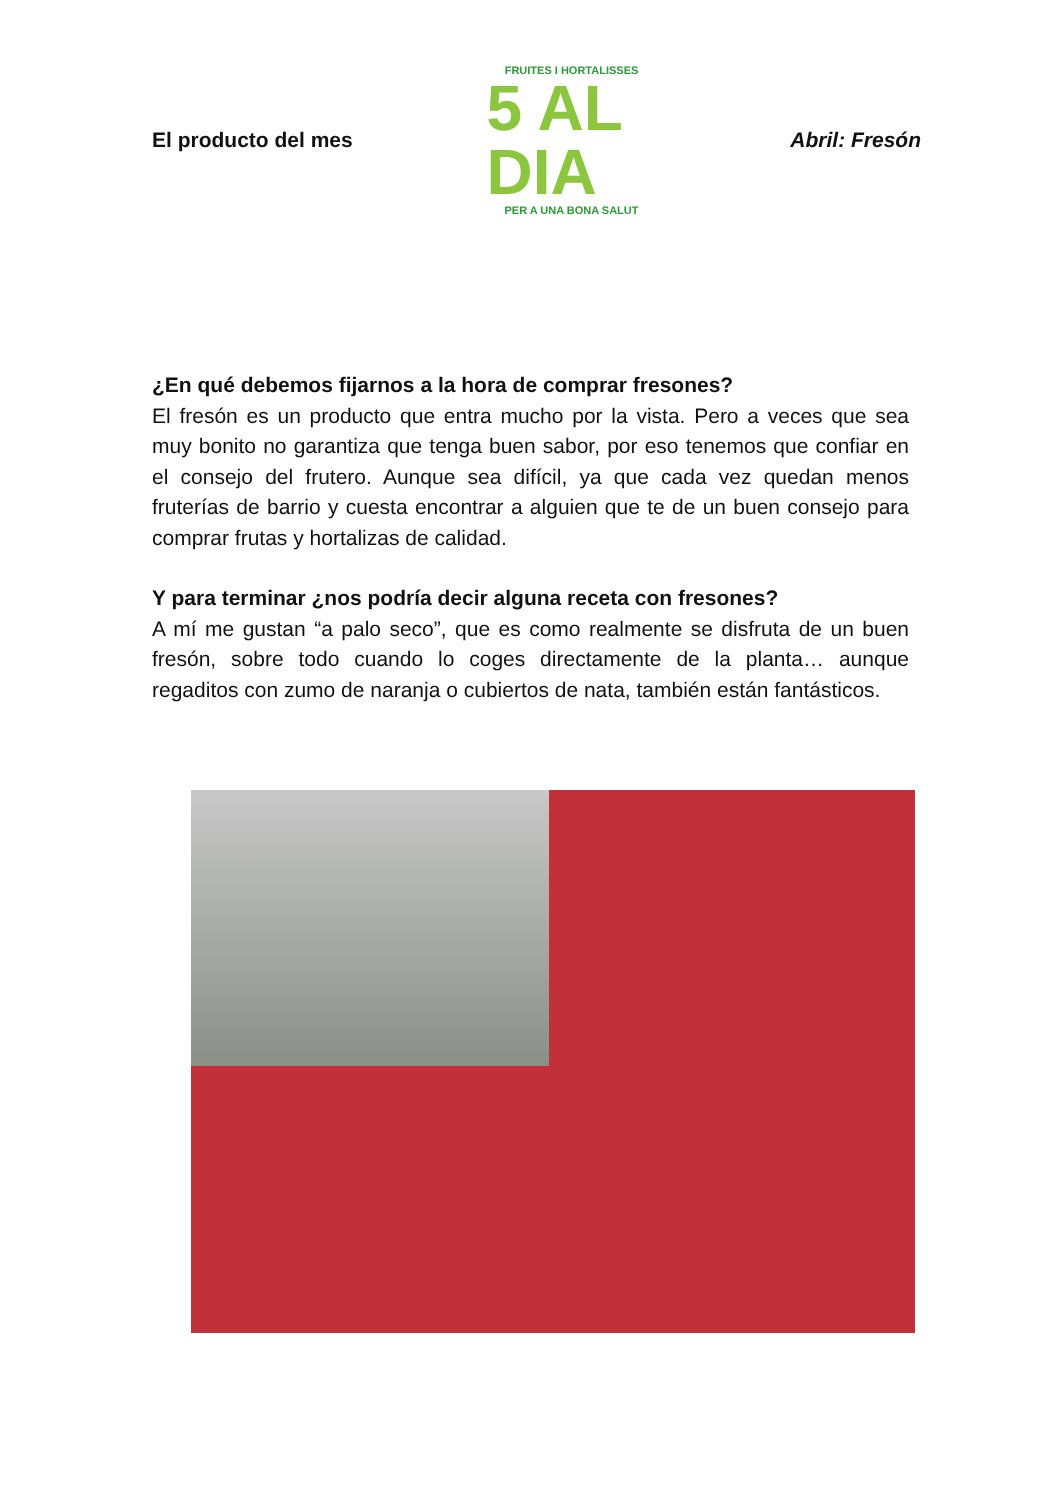El producto del mes
FRUITES I HORTALISSES
5 AL DIA
PER A UNA BONA SALUT
Abril: Fresón
¿En qué debemos fijarnos a la hora de comprar fresones?
El fresón es un producto que entra mucho por la vista. Pero a veces que sea muy bonito no garantiza que tenga buen sabor, por eso tenemos que confiar en el consejo del frutero. Aunque sea difícil, ya que cada vez quedan menos fruterías de barrio y cuesta encontrar a alguien que te de un buen consejo para comprar frutas y hortalizas de calidad.
Y para terminar ¿nos podría decir alguna receta con fresones?
A mí me gustan “a palo seco”, que es como realmente se disfruta de un buen fresón, sobre todo cuando lo coges directamente de la planta… aunque regaditos con zumo de naranja o cubiertos de nata, también están fantásticos.